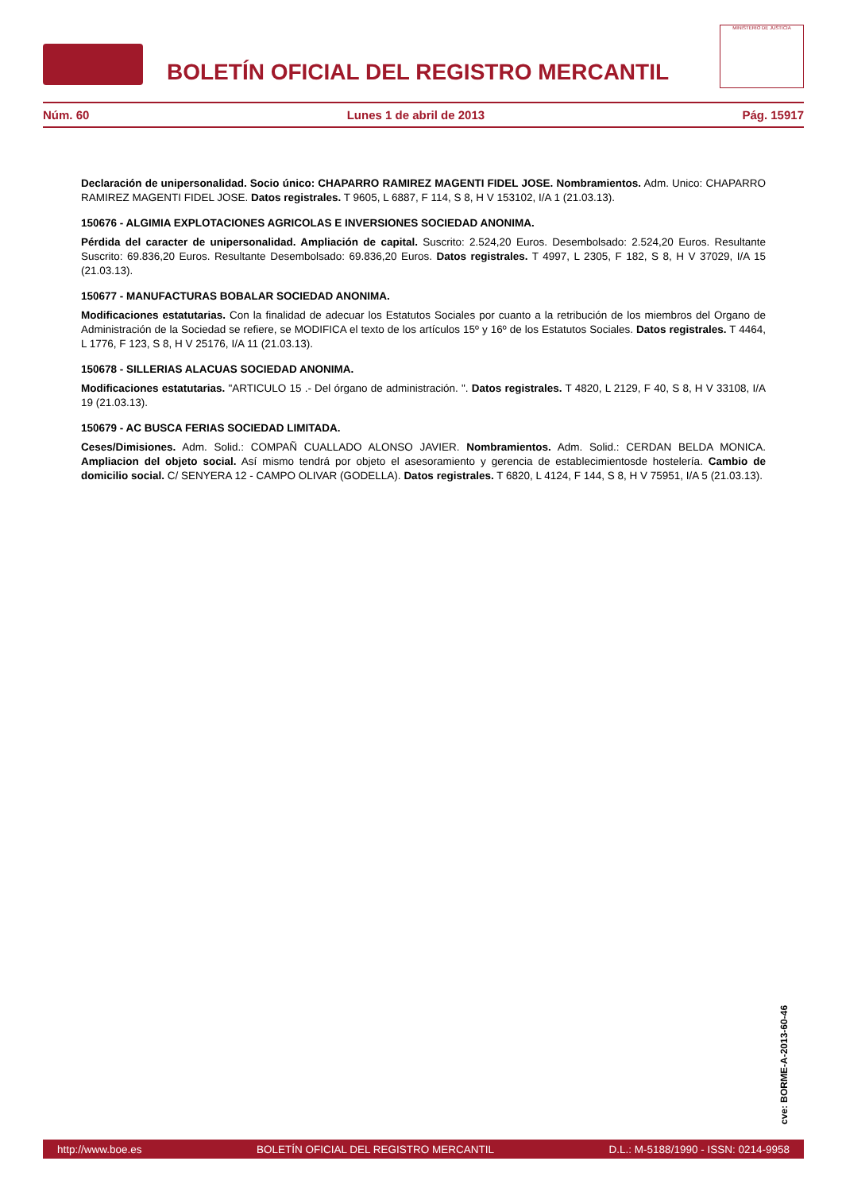BOLETÍN OFICIAL DEL REGISTRO MERCANTIL
MINISTERIO DE JUSTICIA
Núm. 60 Lunes 1 de abril de 2013 Pág. 15917
Declaración de unipersonalidad. Socio único: CHAPARRO RAMIREZ MAGENTI FIDEL JOSE. Nombramientos. Adm. Unico: CHAPARRO RAMIREZ MAGENTI FIDEL JOSE. Datos registrales. T 9605, L 6887, F 114, S 8, H V 153102, I/A 1 (21.03.13).
150676 - ALGIMIA EXPLOTACIONES AGRICOLAS E INVERSIONES SOCIEDAD ANONIMA.
Pérdida del caracter de unipersonalidad. Ampliación de capital. Suscrito: 2.524,20 Euros. Desembolsado: 2.524,20 Euros. Resultante Suscrito: 69.836,20 Euros. Resultante Desembolsado: 69.836,20 Euros. Datos registrales. T 4997, L 2305, F 182, S 8, H V 37029, I/A 15 (21.03.13).
150677 - MANUFACTURAS BOBALAR SOCIEDAD ANONIMA.
Modificaciones estatutarias. Con la finalidad de adecuar los Estatutos Sociales por cuanto a la retribución de los miembros del Organo de Administración de la Sociedad se refiere, se MODIFICA el texto de los artículos 15º y 16º de los Estatutos Sociales. Datos registrales. T 4464, L 1776, F 123, S 8, H V 25176, I/A 11 (21.03.13).
150678 - SILLERIAS ALACUAS SOCIEDAD ANONIMA.
Modificaciones estatutarias. "ARTICULO 15 .- Del órgano de administración. ". Datos registrales. T 4820, L 2129, F 40, S 8, H V 33108, I/A 19 (21.03.13).
150679 - AC BUSCA FERIAS SOCIEDAD LIMITADA.
Ceses/Dimisiones. Adm. Solid.: COMPAÑ CUALLADO ALONSO JAVIER. Nombramientos. Adm. Solid.: CERDAN BELDA MONICA. Ampliacion del objeto social. Así mismo tendrá por objeto el asesoramiento y gerencia de establecimientosde hostelería. Cambio de domicilio social. C/ SENYERA 12 - CAMPO OLIVAR (GODELLA). Datos registrales. T 6820, L 4124, F 144, S 8, H V 75951, I/A 5 (21.03.13).
cve: BORME-A-2013-60-46
http://www.boe.es BOLETÍN OFICIAL DEL REGISTRO MERCANTIL D.L.: M-5188/1990 - ISSN: 0214-9958